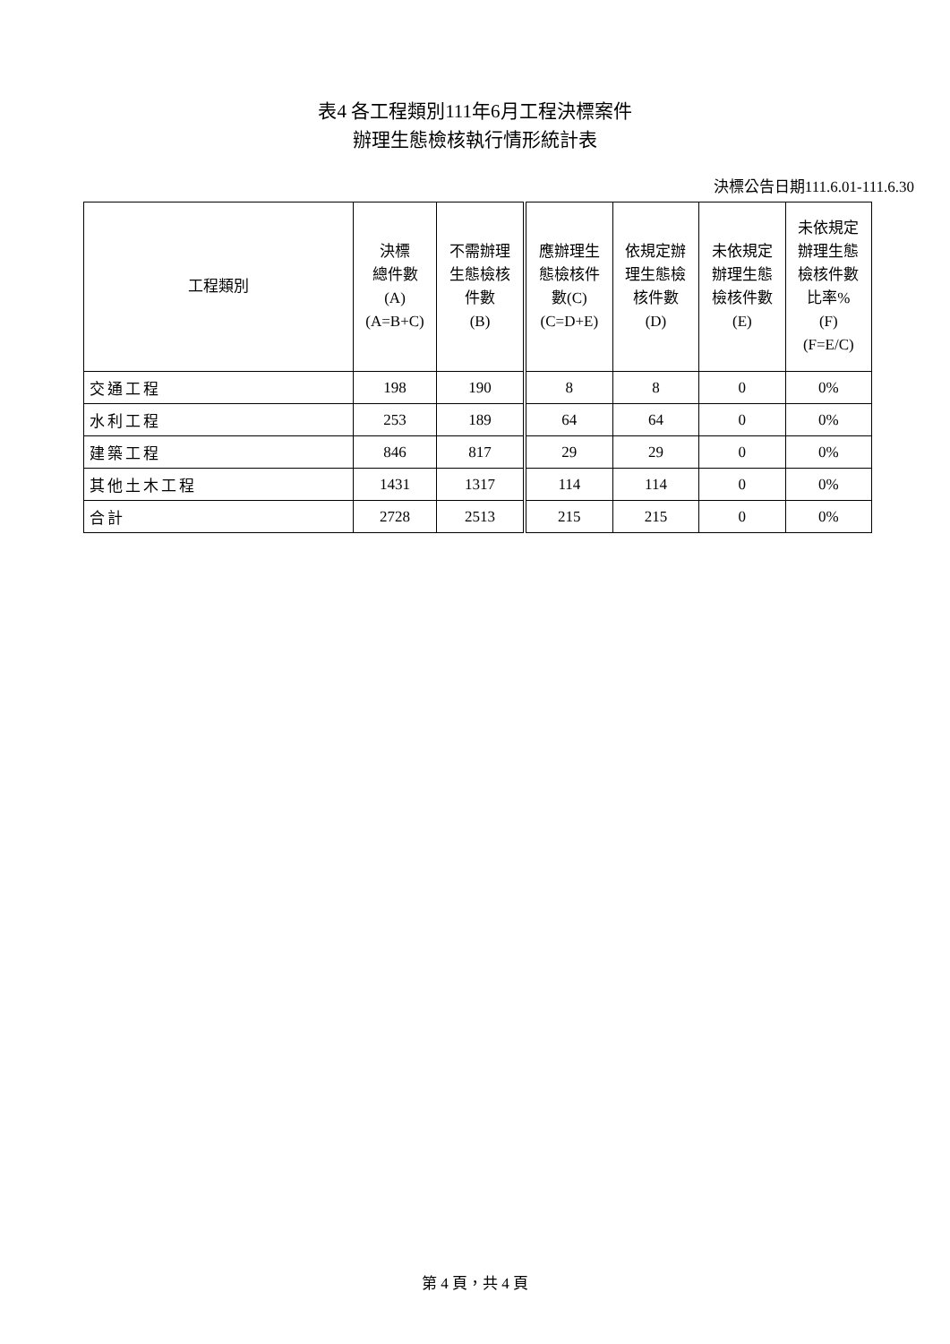表4 各工程類別111年6月工程決標案件
辦理生態檢核執行情形統計表
決標公告日期111.6.01-111.6.30
| 工程類別 | 決標 總件數 (A) (A=B+C) | 不需辦理 生態檢核 件數 (B) | 應辦理生 態檢核件 數(C) (C=D+E) | 依規定辦 理生態檢 核件數 (D) | 未依規定 辦理生態 檢核件數 (E) | 未依規定 辦理生態 檢核件數 比率% (F) (F=E/C) |
| --- | --- | --- | --- | --- | --- | --- |
| 交通工程 | 198 | 190 | 8 | 8 | 0 | 0% |
| 水利工程 | 253 | 189 | 64 | 64 | 0 | 0% |
| 建築工程 | 846 | 817 | 29 | 29 | 0 | 0% |
| 其他土木工程 | 1431 | 1317 | 114 | 114 | 0 | 0% |
| 合計 | 2728 | 2513 | 215 | 215 | 0 | 0% |
第 4 頁，共 4 頁